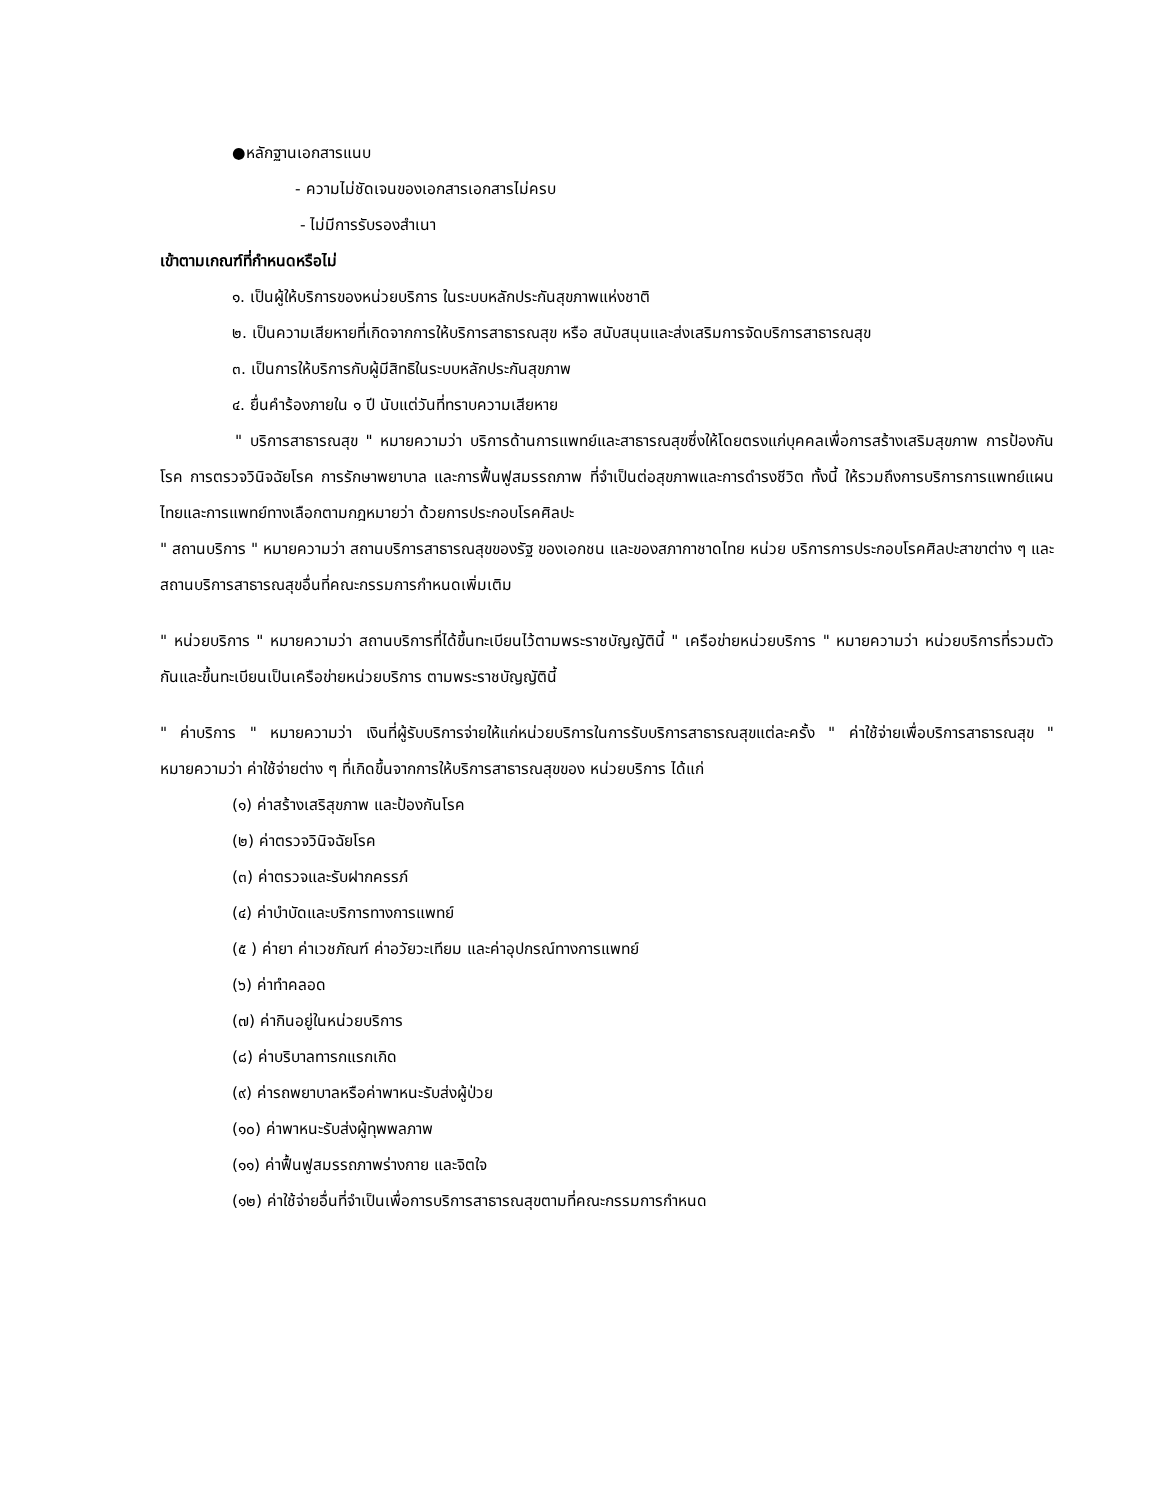●หลักฐานเอกสารแนบ
- ความไม่ชัดเจนของเอกสารเอกสารไม่ครบ
- ไม่มีการรับรองสำเนา
เข้าตามเกณฑ์ที่กำหนดหรือไม่
๑. เป็นผู้ให้บริการของหน่วยบริการ ในระบบหลักประกันสุขภาพแห่งชาติ
๒. เป็นความเสียหายที่เกิดจากการให้บริการสาธารณสุข หรือ สนับสนุนและส่งเสริมการจัดบริการสาธารณสุข
๓. เป็นการให้บริการกับผู้มีสิทธิในระบบหลักประกันสุขภาพ
๔. ยื่นคำร้องภายใน ๑ ปี นับแต่วันที่ทราบความเสียหาย
" บริการสาธารณสุข " หมายความว่า บริการด้านการแพทย์และสาธารณสุขซึ่งให้โดยตรงแก่บุคคลเพื่อการสร้างเสริมสุขภาพ การป้องกันโรค การตรวจวินิจฉัยโรค การรักษาพยาบาล และการฟื้นฟูสมรรถภาพ ที่จำเป็นต่อสุขภาพและการดำรงชีวิต ทั้งนี้ ให้รวมถึงการบริการการแพทย์แผนไทยและการแพทย์ทางเลือกตามกฎหมายว่า ด้วยการประกอบโรคศิลปะ
" สถานบริการ " หมายความว่า สถานบริการสาธารณสุขของรัฐ ของเอกชน และของสภากาชาดไทย หน่วย บริการการประกอบโรคศิลปะสาขาต่าง ๆ และสถานบริการสาธารณสุขอื่นที่คณะกรรมการกำหนดเพิ่มเติม
" หน่วยบริการ " หมายความว่า สถานบริการที่ได้ขึ้นทะเบียนไว้ตามพระราชบัญญัตินี้ " เครือข่ายหน่วยบริการ " หมายความว่า หน่วยบริการที่รวมตัวกันและขึ้นทะเบียนเป็นเครือข่ายหน่วยบริการ ตามพระราชบัญญัตินี้
" ค่าบริการ " หมายความว่า เงินที่ผู้รับบริการจ่ายให้แก่หน่วยบริการในการรับบริการสาธารณสุขแต่ละครั้ง " ค่าใช้จ่ายเพื่อบริการสาธารณสุข " หมายความว่า ค่าใช้จ่ายต่าง ๆ ที่เกิดขึ้นจากการให้บริการสาธารณสุขของ หน่วยบริการ ได้แก่
(๑) ค่าสร้างเสริสุขภาพ และป้องกันโรค
(๒) ค่าตรวจวินิจฉัยโรค
(๓) ค่าตรวจและรับฝากครรภ์
(๔) ค่าบำบัดและบริการทางการแพทย์
(๕ ) ค่ายา ค่าเวชภัณฑ์ ค่าอวัยวะเทียม และค่าอุปกรณ์ทางการแพทย์
(๖) ค่าทำคลอด
(๗) ค่ากินอยู่ในหน่วยบริการ
(๘) ค่าบริบาลทารกแรกเกิด
(๙) ค่ารถพยาบาลหรือค่าพาหนะรับส่งผู้ป่วย
(๑๐) ค่าพาหนะรับส่งผู้ทุพพลภาพ
(๑๑) ค่าฟื้นฟูสมรรถภาพร่างกาย และจิตใจ
(๑๒) ค่าใช้จ่ายอื่นที่จำเป็นเพื่อการบริการสาธารณสุขตามที่คณะกรรมการกำหนด